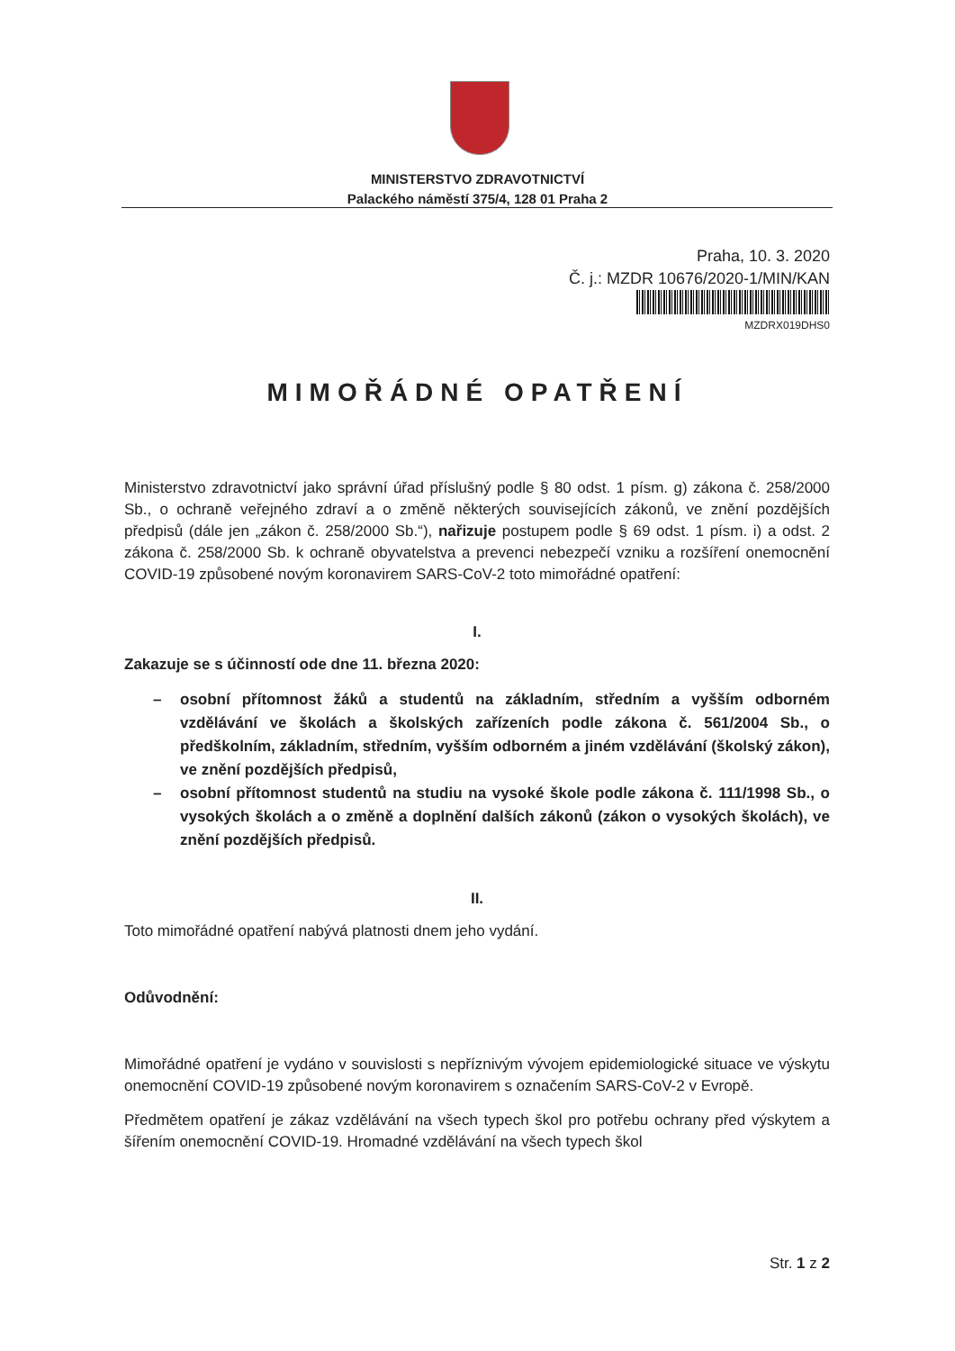MINISTERSTVO ZDRAVOTNICTVÍ
Palackého náměstí 375/4, 128 01 Praha 2
Praha, 10. 3. 2020
Č. j.: MZDR 10676/2020-1/MIN/KAN
MZDRX019DHS0
MIMOŘÁDNÉ OPATŘENÍ
Ministerstvo zdravotnictví jako správní úřad příslušný podle § 80 odst. 1 písm. g) zákona č. 258/2000 Sb., o ochraně veřejného zdraví a o změně některých souvisejících zákonů, ve znění pozdějších předpisů (dále jen „zákon č. 258/2000 Sb.“), nařizuje postupem podle § 69 odst. 1 písm. i) a odst. 2 zákona č. 258/2000 Sb. k ochraně obyvatelstva a prevenci nebezpečí vzniku a rozšíření onemocnění COVID-19 způsobené novým koronavirem SARS-CoV-2 toto mimořádné opatření:
I.
Zakazuje se s účinností ode dne 11. března 2020:
– osobní přítomnost žáků a studentů na základním, středním a vyšším odborném vzdělávání ve školách a školských zařízeních podle zákona č. 561/2004 Sb., o předškolním, základním, středním, vyšším odborném a jiném vzdělávání (školský zákon), ve znění pozdějších předpisů,
– osobní přítomnost studentů na studiu na vysoké škole podle zákona č. 111/1998 Sb., o vysokých školách a o změně a doplnění dalších zákonů (zákon o vysokých školách), ve znění pozdějších předpisů.
II.
Toto mimořádné opatření nabývá platnosti dnem jeho vydání.
Odůvodnění:
Mimořádné opatření je vydáno v souvislosti s nepříznivým vývojem epidemiologické situace ve výskytu onemocnění COVID-19 způsobené novým koronavirem s označením SARS-CoV-2 v Evropě.
Předmětem opatření je zákaz vzdělávání na všech typech škol pro potřebu ochrany před výskytem a šířením onemocnění COVID-19. Hromadné vzdělávání na všech typech škol
Str. 1 z 2